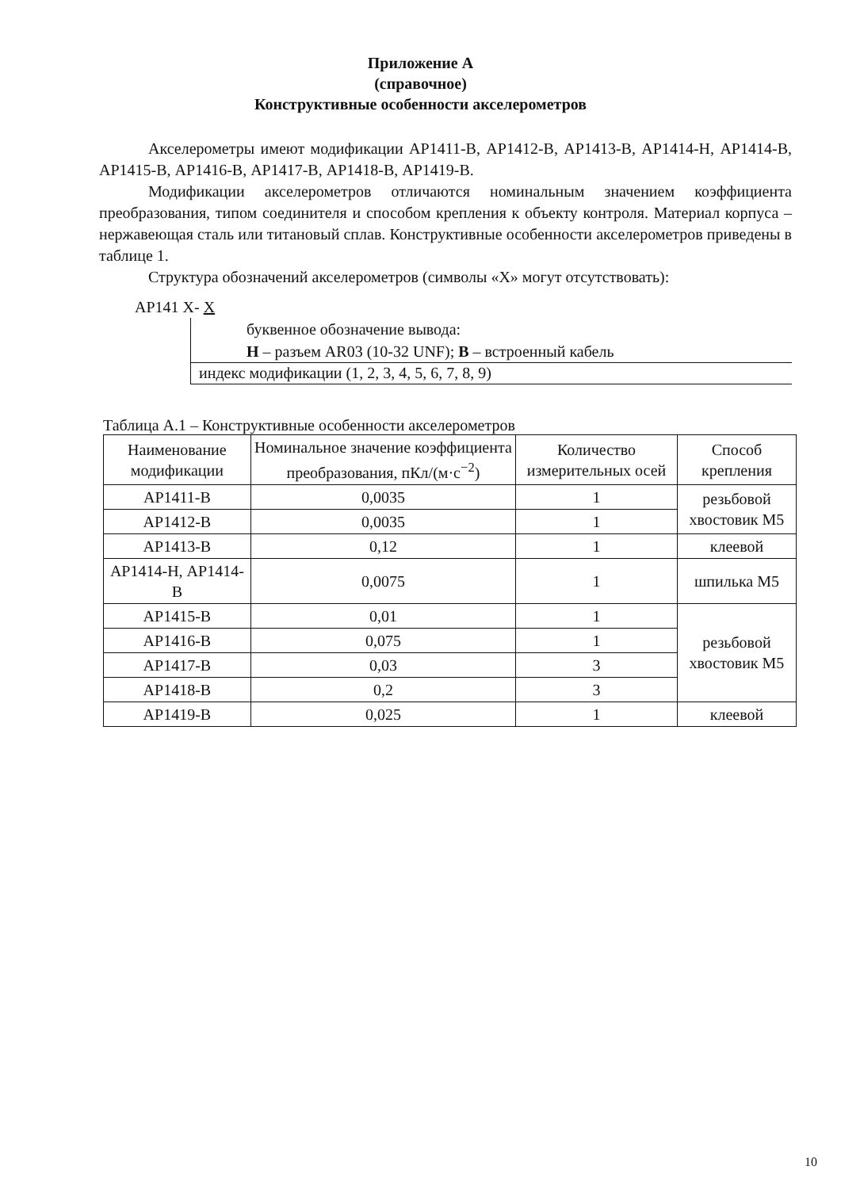Приложение А
(справочное)
Конструктивные особенности акселерометров
Акселерометры имеют модификации АР1411-В, АР1412-В, АР1413-В, АР1414-Н, АР1414-В, АР1415-В, АР1416-В, АР1417-В, АР1418-В, АР1419-В.
Модификации акселерометров отличаются номинальным значением коэффициента преобразования, типом соединителя и способом крепления к объекту контроля. Материал корпуса – нержавеющая сталь или титановый сплав. Конструктивные особенности акселерометров приведены в таблице 1.
Структура обозначений акселерометров (символы «Х» могут отсутствовать):
АР141 Х- Х
буквенное обозначение вывода:
Н – разъем AR03 (10-32 UNF); В – встроенный кабель
индекс модификации (1, 2, 3, 4, 5, 6, 7, 8, 9)
Таблица А.1 – Конструктивные особенности акселерометров
| Наименование модификации | Номинальное значение коэффициента преобразования, пКл/(м·с<sup>−2</sup>) | Количество измерительных осей | Способ крепления |
| --- | --- | --- | --- |
| АР1411-В | 0,0035 | 1 | резьбовой хвостовик М5 |
| АР1412-В | 0,0035 | 1 | |
| АР1413-В | 0,12 | 1 | клеевой |
| АР1414-Н, АР1414-В | 0,0075 | 1 | шпилька М5 |
| АР1415-В | 0,01 | 1 | резьбовой хвостовик М5 |
| АР1416-В | 0,075 | 1 | |
| АР1417-В | 0,03 | 3 | |
| АР1418-В | 0,2 | 3 | |
| АР1419-В | 0,025 | 1 | клеевой |
10